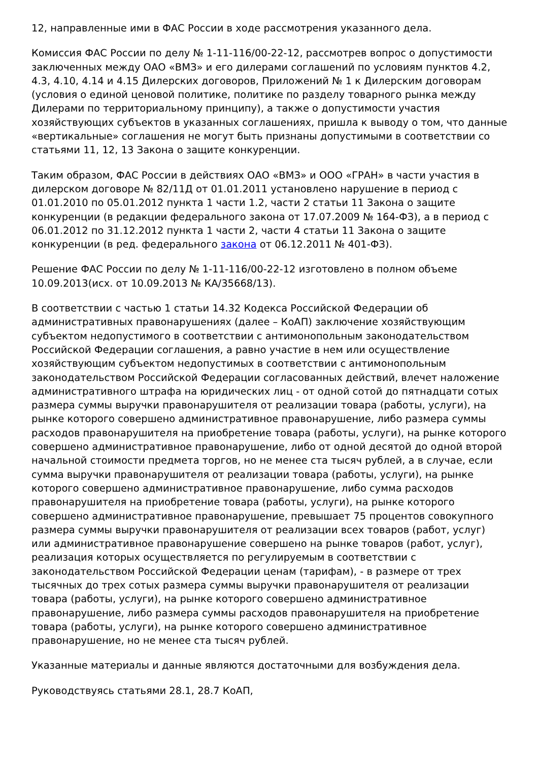12, направленные ими в ФАС России в ходе рассмотрения указанного дела.
Комиссия ФАС России по делу № 1-11-116/00-22-12, рассмотрев вопрос о допустимости заключенных между ОАО «ВМЗ» и его дилерами соглашений по условиям пунктов 4.2, 4.3, 4.10, 4.14 и 4.15 Дилерских договоров, Приложений № 1 к Дилерским договорам (условия о единой ценовой политике, политике по разделу товарного рынка между Дилерами по территориальному принципу), а также о допустимости участия хозяйствующих субъектов в указанных соглашениях, пришла к выводу о том, что данные «вертикальные» соглашения не могут быть признаны допустимыми в соответствии со статьями 11, 12, 13 Закона о защите конкуренции.
Таким образом, ФАС России в действиях ОАО «ВМЗ» и ООО «ГРАН» в части участия в дилерском договоре № 82/11Д от 01.01.2011 установлено нарушение в период с 01.01.2010 по 05.01.2012 пункта 1 части 1.2, части 2 статьи 11 Закона о защите конкуренции (в редакции федерального закона от 17.07.2009 № 164-ФЗ), а в период с 06.01.2012 по 31.12.2012 пункта 1 части 2, части 4 статьи 11 Закона о защите конкуренции (в ред. федерального закона от 06.12.2011 № 401-ФЗ).
Решение ФАС России по делу № 1-11-116/00-22-12 изготовлено в полном объеме 10.09.2013(исх. от 10.09.2013 № КА/35668/13).
В соответствии с частью 1 статьи 14.32 Кодекса Российской Федерации об административных правонарушениях (далее – КоАП) заключение хозяйствующим субъектом недопустимого в соответствии с антимонопольным законодательством Российской Федерации соглашения, а равно участие в нем или осуществление хозяйствующим субъектом недопустимых в соответствии с антимонопольным законодательством Российской Федерации согласованных действий, влечет наложение административного штрафа на юридических лиц - от одной сотой до пятнадцати сотых размера суммы выручки правонарушителя от реализации товара (работы, услуги), на рынке которого совершено административное правонарушение, либо размера суммы расходов правонарушителя на приобретение товара (работы, услуги), на рынке которого совершено административное правонарушение, либо от одной десятой до одной второй начальной стоимости предмета торгов, но не менее ста тысяч рублей, а в случае, если сумма выручки правонарушителя от реализации товара (работы, услуги), на рынке которого совершено административное правонарушение, либо сумма расходов правонарушителя на приобретение товара (работы, услуги), на рынке которого совершено административное правонарушение, превышает 75 процентов совокупного размера суммы выручки правонарушителя от реализации всех товаров (работ, услуг) или административное правонарушение совершено на рынке товаров (работ, услуг), реализация которых осуществляется по регулируемым в соответствии с законодательством Российской Федерации ценам (тарифам), - в размере от трех тысячных до трех сотых размера суммы выручки правонарушителя от реализации товара (работы, услуги), на рынке которого совершено административное правонарушение, либо размера суммы расходов правонарушителя на приобретение товара (работы, услуги), на рынке которого совершено административное правонарушение, но не менее ста тысяч рублей.
Указанные материалы и данные являются достаточными для возбуждения дела.
Руководствуясь статьями 28.1, 28.7 КоАП,